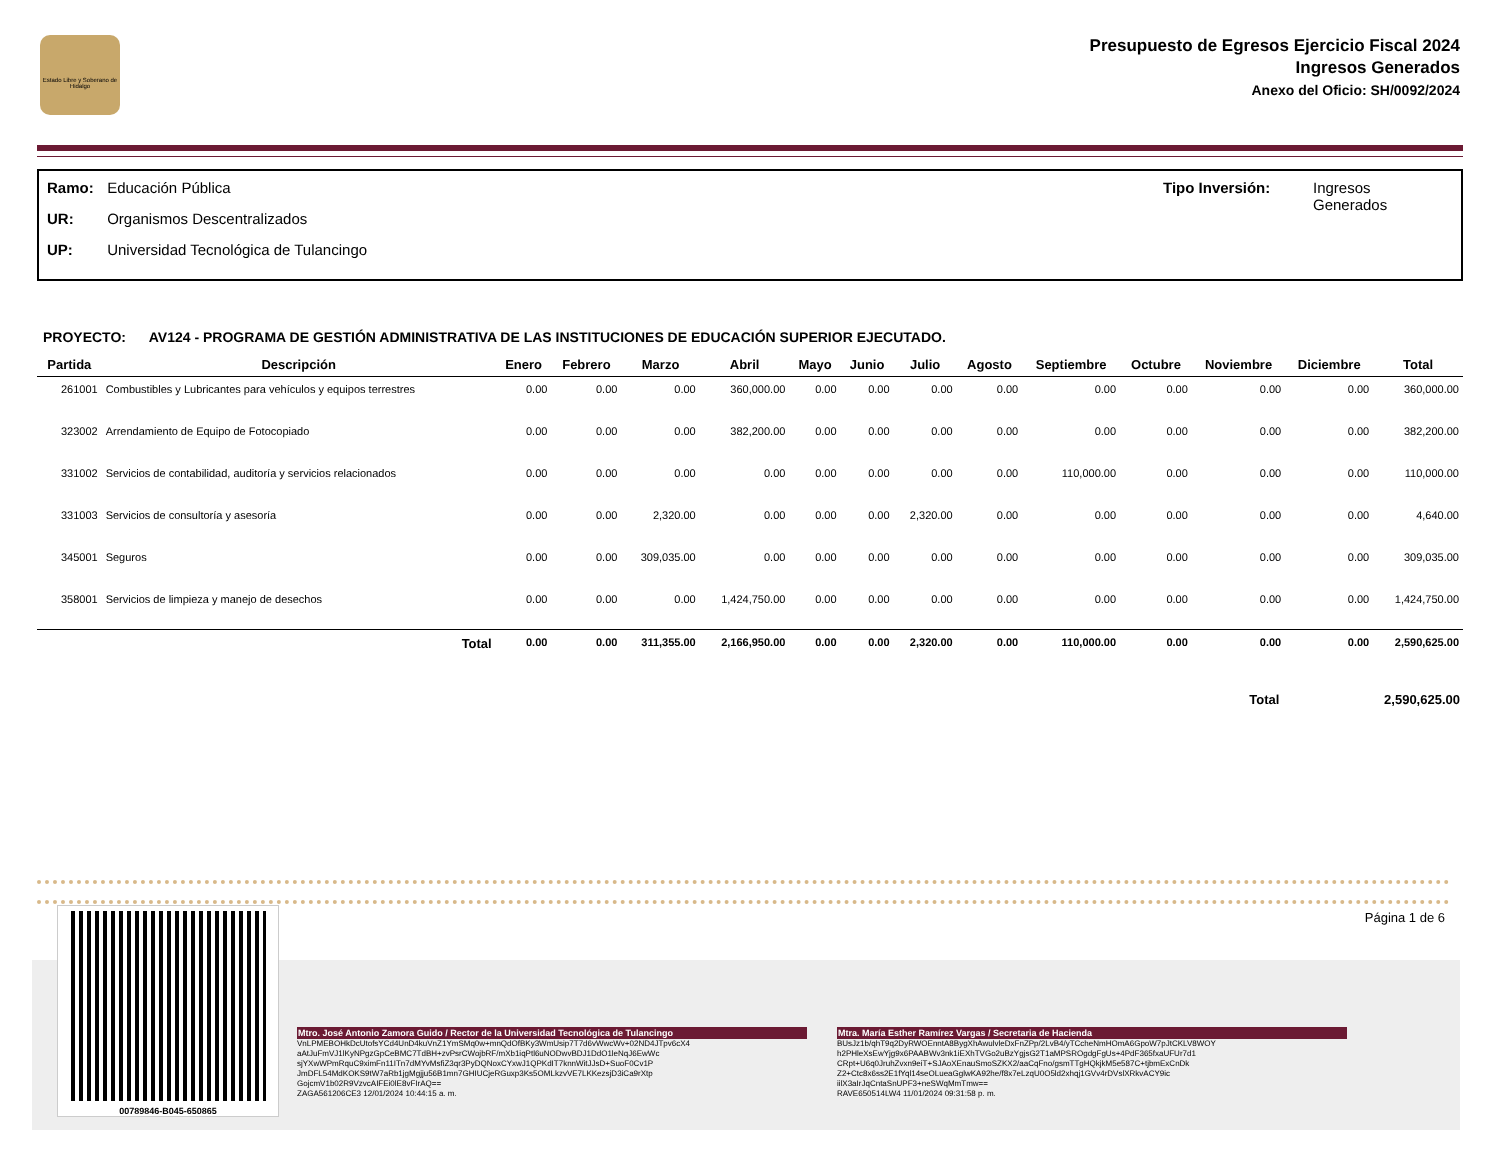Estado Libre y Soberano de Hidalgo
Presupuesto de Egresos Ejercicio Fiscal 2024
Ingresos Generados
Anexo del Oficio: SH/0092/2024
Ramo: Educación Pública
UR: Organismos Descentralizados
UP: Universidad Tecnológica de Tulancingo
Tipo Inversión: Ingresos
Generados
PROYECTO: AV124 - PROGRAMA DE GESTIÓN ADMINISTRATIVA DE LAS INSTITUCIONES DE EDUCACIÓN SUPERIOR EJECUTADO.
| Partida | Descripción | Enero | Febrero | Marzo | Abril | Mayo | Junio | Julio | Agosto | Septiembre | Octubre | Noviembre | Diciembre | Total |
| --- | --- | --- | --- | --- | --- | --- | --- | --- | --- | --- | --- | --- | --- | --- |
| 261001 | Combustibles y Lubricantes para vehículos y equipos terrestres | 0.00 | 0.00 | 0.00 | 360,000.00 | 0.00 | 0.00 | 0.00 | 0.00 | 0.00 | 0.00 | 0.00 | 0.00 | 360,000.00 |
| 323002 | Arrendamiento de Equipo de Fotocopiado | 0.00 | 0.00 | 0.00 | 382,200.00 | 0.00 | 0.00 | 0.00 | 0.00 | 0.00 | 0.00 | 0.00 | 0.00 | 382,200.00 |
| 331002 | Servicios de contabilidad, auditoría y servicios relacionados | 0.00 | 0.00 | 0.00 | 0.00 | 0.00 | 0.00 | 0.00 | 0.00 | 110,000.00 | 0.00 | 0.00 | 0.00 | 110,000.00 |
| 331003 | Servicios de consultoría y asesoría | 0.00 | 0.00 | 2,320.00 | 0.00 | 0.00 | 0.00 | 2,320.00 | 0.00 | 0.00 | 0.00 | 0.00 | 0.00 | 4,640.00 |
| 345001 | Seguros | 0.00 | 0.00 | 309,035.00 | 0.00 | 0.00 | 0.00 | 0.00 | 0.00 | 0.00 | 0.00 | 0.00 | 0.00 | 309,035.00 |
| 358001 | Servicios de limpieza y manejo de desechos | 0.00 | 0.00 | 0.00 | 1,424,750.00 | 0.00 | 0.00 | 0.00 | 0.00 | 0.00 | 0.00 | 0.00 | 0.00 | 1,424,750.00 |
| | Total | 0.00 | 0.00 | 311,355.00 | 2,166,950.00 | 0.00 | 0.00 | 2,320.00 | 0.00 | 110,000.00 | 0.00 | 0.00 | 0.00 | 2,590,625.00 |
Total 2,590,625.00
Página 1 de 6
00789846-B045-650865
Mtro. José Antonio Zamora Guido / Rector de la Universidad Tecnológica de Tulancingo
VnLPMEBOHkDcUtofsYCd4UnD4kuVnZ1YmSMq0w+mnQdOfBKy3WmUsip7T7d6vWwcWv+02ND4JTpv6cX4
aAtJuFmVJ1lKyNPgzGpCeBMC7TdBH+zvPsrCWojbRF/mXb1iqPtl6uNODwvBDJ1DdO1leNqJ6EwWc
sjYXwWPmRquC9ximFn11ITn7dMYvMsfiZ3qr3PyDQNoxCYxwJ1QPKdIT7knnWitJJsD+SuoF0Cv1P
JmDFL54MdKOKS9tW7aRb1jgMgjju56B1mn7GHIUCjeRGuxp3Ks5OMLkzvVE7LKKezsjD3iCa9rXtp
GojcmV1b02R9VzvcAIFEi0lE8vFIrAQ==
ZAGA561206CE3 12/01/2024 10:44:15 a. m.
Mtra. María Esther Ramírez Vargas / Secretaria de Hacienda
BUsJz1b/qhT9q2DyRWOEnntA8BygXhAwulvleDxFnZPp/2LvB4/yTCcheNmHOmA6GpoW7pJtCKLV8WOY
h2PHleXsEwYjg9x6PAABWv3nk1iEXhTVGo2uBzYgjsG2T1aMPSROgdgFgUs+4PdF365fxaUFUr7d1
CRpt+U6q0JruhZvxn9eiT+SJAoXEnauSmoSZKX2/aaCqFno/gsmTTgHQkjkM5e587C+tjbmExCnDk
Z2+Ctc8x6ss2E1fYql14seOLueaGglwKA92he/f8x7eLzqU0O5ld2xhqj1GVv4rDVslXRkvACY9ic
iilX3aIrJqCntaSnUPF3+neSWqMmTmw==
RAVE650514LW4 11/01/2024 09:31:58 p. m.